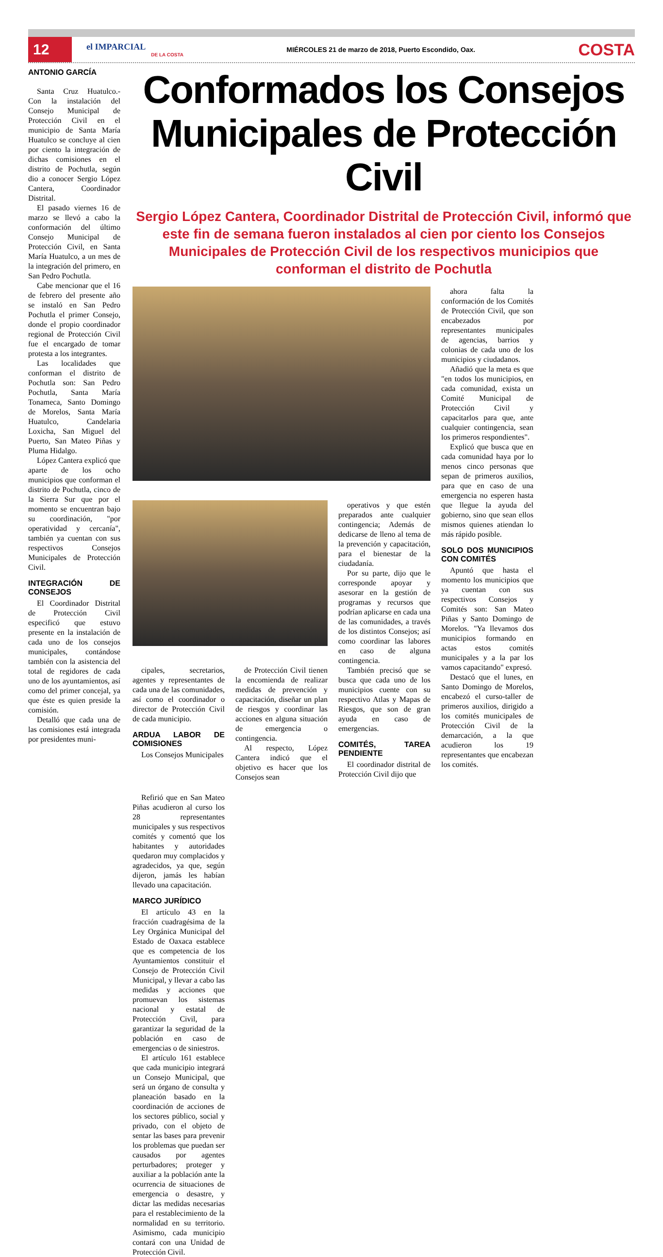12
el IMPARCIAL
DE LA COSTA
MIÉRCOLES 21 de marzo de 2018, Puerto Escondido, Oax.
COSTA
ANTONIO GARCÍA
Santa Cruz Huatulco.- Con la instalación del Consejo Municipal de Protección Civil en el municipio de Santa María Huatulco se concluye al cien por ciento la integración de dichas comisiones en el distrito de Pochutla, según dio a conocer Sergio López Cantera, Coordinador Distrital.
El pasado viernes 16 de marzo se llevó a cabo la conformación del último Consejo Municipal de Protección Civil, en Santa María Huatulco, a un mes de la integración del primero, en San Pedro Pochutla.
Cabe mencionar que el 16 de febrero del presente año se instaló en San Pedro Pochutla el primer Consejo, donde el propio coordinador regional de Protección Civil fue el encargado de tomar protesta a los integrantes.
Las localidades que conforman el distrito de Pochutla son: San Pedro Pochutla, Santa María Tonameca, Santo Domingo de Morelos, Santa María Huatulco, Candelaria Loxicha, San Miguel del Puerto, San Mateo Piñas y Pluma Hidalgo.
López Cantera explicó que aparte de los ocho municipios que conforman el distrito de Pochutla, cinco de la Sierra Sur que por el momento se encuentran bajo su coordinación, "por operatividad y cercanía", también ya cuentan con sus respectivos Consejos Municipales de Protección Civil.
INTEGRACIÓN DE CONSEJOS
El Coordinador Distrital de Protección Civil especificó que estuvo presente en la instalación de cada uno de los consejos municipales, contándose también con la asistencia del total de regidores de cada uno de los ayuntamientos, así como del primer concejal, ya que éste es quien preside la comisión.
Detalló que cada una de las comisiones está integrada por presidentes muni-
Conformados los Consejos Municipales de Protección Civil
Sergio López Cantera, Coordinador Distrital de Protección Civil, informó que este fin de semana fueron instalados al cien por ciento los Consejos Municipales de Protección Civil de los respectivos municipios que conforman el distrito de Pochutla
cipales, secretarios, agentes y representantes de cada una de las comunidades, así como el coordinador o director de Protección Civil de cada municipio.
ARDUA LABOR DE COMISIONES
Los Consejos Municipales
de Protección Civil tienen la encomienda de realizar medidas de prevención y capacitación, diseñar un plan de riesgos y coordinar las acciones en alguna situación de emergencia o contingencia.
Al respecto, López Cantera indicó que el objetivo es hacer que los Consejos sean
operativos y que estén preparados ante cualquier contingencia; Además de dedicarse de lleno al tema de la prevención y capacitación, para el bienestar de la ciudadanía.
Por su parte, dijo que le corresponde apoyar y asesorar en la gestión de programas y recursos que podrían aplicarse en cada una de las comunidades, a través de los distintos Consejos; así como coordinar las labores en caso de alguna contingencia.
También precisó que se busca que cada uno de los municipios cuente con su respectivo Atlas y Mapas de Riesgos, que son de gran ayuda en caso de emergencias.
COMITÉS, TAREA PENDIENTE
El coordinador distrital de Protección Civil dijo que
ahora falta la conformación de los Comités de Protección Civil, que son encabezados por representantes municipales de agencias, barrios y colonias de cada uno de los municipios y ciudadanos.
Añadió que la meta es que "en todos los municipios, en cada comunidad, exista un Comité Municipal de Protección Civil y capacitarlos para que, ante cualquier contingencia, sean los primeros respondientes".
Explicó que busca que en cada comunidad haya por lo menos cinco personas que sepan de primeros auxilios, para que en caso de una emergencia no esperen hasta que llegue la ayuda del gobierno, sino que sean ellos mismos quienes atiendan lo más rápido posible.
SOLO DOS MUNICIPIOS CON COMITÉS
Apuntó que hasta el momento los municipios que ya cuentan con sus respectivos Consejos y Comités son: San Mateo Piñas y Santo Domingo de Morelos. "Ya llevamos dos municipios formando en actas estos comités municipales y a la par los vamos capacitando" expresó.
Destacó que el lunes, en Santo Domingo de Morelos, encabezó el curso-taller de primeros auxilios, dirigido a los comités municipales de Protección Civil de la demarcación, a la que acudieron los 19 representantes que encabezan los comités.
Refirió que en San Mateo Piñas acudieron al curso los 28 representantes municipales y sus respectivos comités y comentó que los habitantes y autoridades quedaron muy complacidos y agradecidos, ya que, según dijeron, jamás les habían llevado una capacitación.
MARCO JURÍDICO
El artículo 43 en la fracción cuadragésima de la Ley Orgánica Municipal del Estado de Oaxaca establece que es competencia de los Ayuntamientos constituir el Consejo de Protección Civil Municipal, y llevar a cabo las medidas y acciones que promuevan los sistemas nacional y estatal de Protección Civil, para garantizar la seguridad de la población en caso de emergencias o de siniestros.
El artículo 161 establece que cada municipio integrará un Consejo Municipal, que será un órgano de consulta y planeación basado en la coordinación de acciones de los sectores público, social y privado, con el objeto de sentar las bases para prevenir los problemas que puedan ser causados por agentes perturbadores; proteger y auxiliar a la población ante la ocurrencia de situaciones de emergencia o desastre, y dictar las medidas necesarias para el restablecimiento de la normalidad en su territorio. Asimismo, cada municipio contará con una Unidad de Protección Civil.